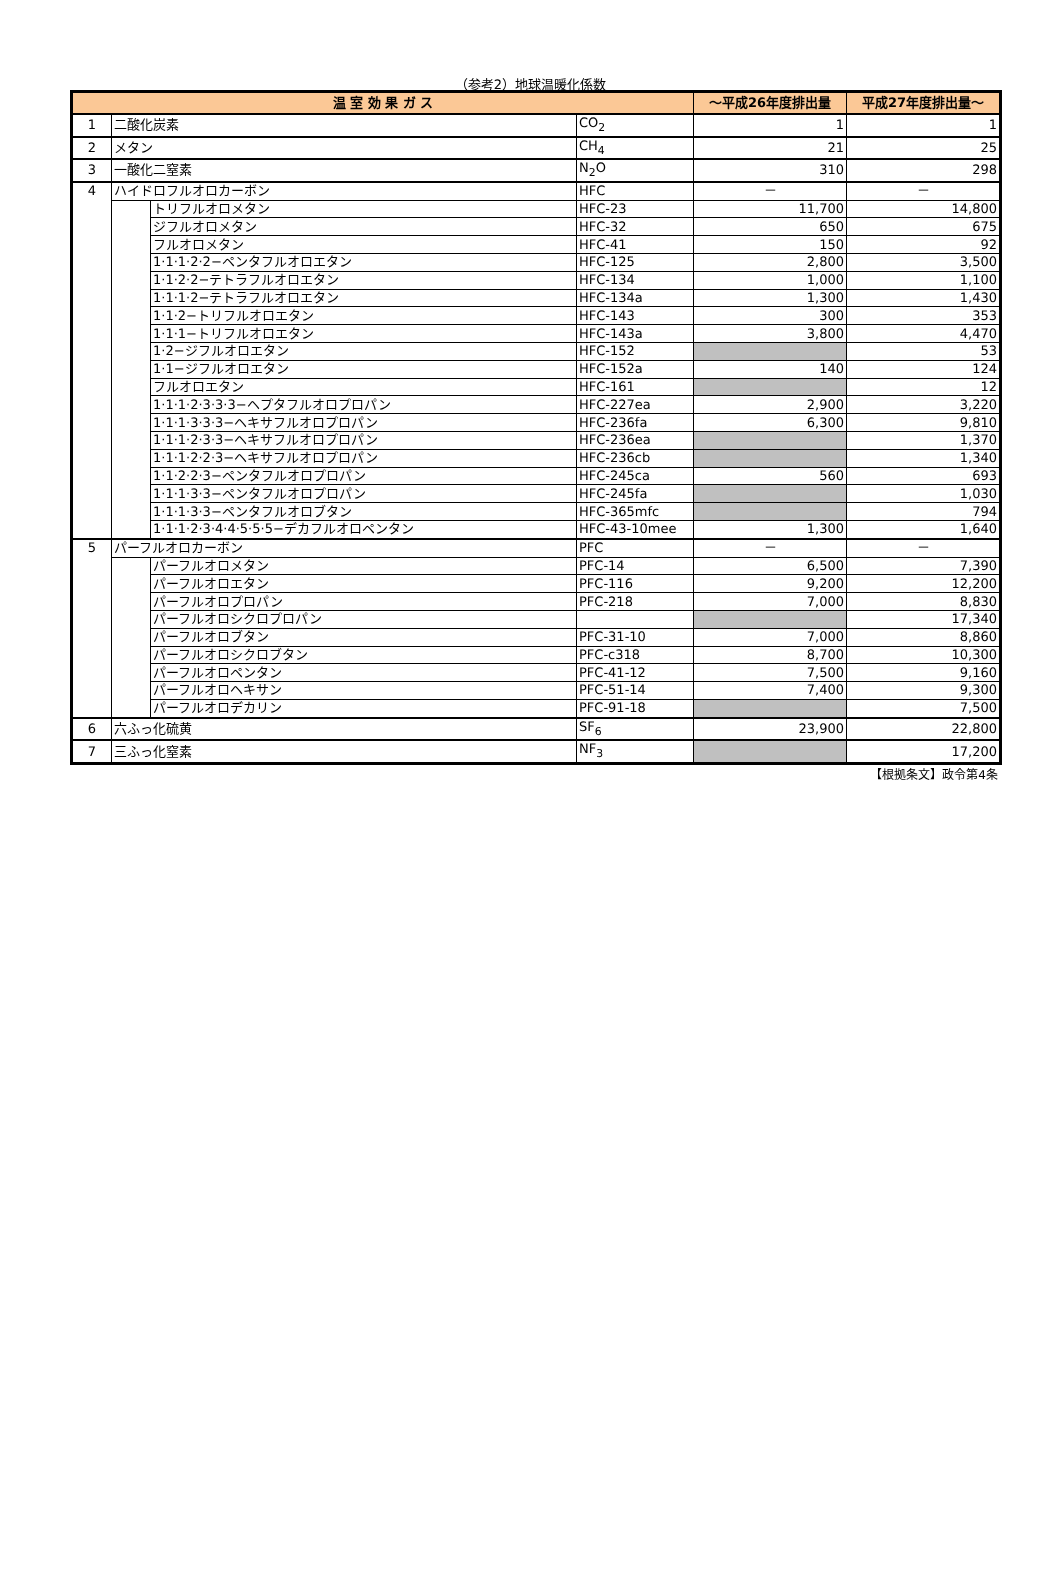（参考2）地球温暖化係数
| 温 室 効 果 ガ ス | | | | ～平成26年度排出量 | 平成27年度排出量～ |
| --- | --- | --- | --- | --- | --- |
| 1 | 二酸化炭素 | | CO<sub>2</sub> | 1 | 1 |
| 2 | メタン | | CH<sub>4</sub> | 21 | 25 |
| 3 | 一酸化二窒素 | | N<sub>2</sub>O | 310 | 298 |
| 4 | ハイドロフルオロカーボン | | HFC | － | － |
| | | トリフルオロメタン | HFC-23 | 11,700 | 14,800 |
| | | ジフルオロメタン | HFC-32 | 650 | 675 |
| | | フルオロメタン | HFC-41 | 150 | 92 |
| | | 1·1·1·2·2−ペンタフルオロエタン | HFC-125 | 2,800 | 3,500 |
| | | 1·1·2·2−テトラフルオロエタン | HFC-134 | 1,000 | 1,100 |
| | | 1·1·1·2−テトラフルオロエタン | HFC-134a | 1,300 | 1,430 |
| | | 1·1·2−トリフルオロエタン | HFC-143 | 300 | 353 |
| | | 1·1·1−トリフルオロエタン | HFC-143a | 3,800 | 4,470 |
| | | 1·2−ジフルオロエタン | HFC-152 | | 53 |
| | | 1·1−ジフルオロエタン | HFC-152a | 140 | 124 |
| | | フルオロエタン | HFC-161 | | 12 |
| | | 1·1·1·2·3·3·3−ヘプタフルオロプロパン | HFC-227ea | 2,900 | 3,220 |
| | | 1·1·1·3·3·3−ヘキサフルオロプロパン | HFC-236fa | 6,300 | 9,810 |
| | | 1·1·1·2·3·3−ヘキサフルオロプロパン | HFC-236ea | | 1,370 |
| | | 1·1·1·2·2·3−ヘキサフルオロプロパン | HFC-236cb | | 1,340 |
| | | 1·1·2·2·3−ペンタフルオロプロパン | HFC-245ca | 560 | 693 |
| | | 1·1·1·3·3−ペンタフルオロプロパン | HFC-245fa | | 1,030 |
| | | 1·1·1·3·3−ペンタフルオロブタン | HFC-365mfc | | 794 |
| | | 1·1·1·2·3·4·4·5·5·5−デカフルオロペンタン | HFC-43-10mee | 1,300 | 1,640 |
| 5 | パーフルオロカーボン | | PFC | － | － |
| | | パーフルオロメタン | PFC-14 | 6,500 | 7,390 |
| | | パーフルオロエタン | PFC-116 | 9,200 | 12,200 |
| | | パーフルオロプロパン | PFC-218 | 7,000 | 8,830 |
| | | パーフルオロシクロプロパン | | | 17,340 |
| | | パーフルオロブタン | PFC-31-10 | 7,000 | 8,860 |
| | | パーフルオロシクロブタン | PFC-c318 | 8,700 | 10,300 |
| | | パーフルオロペンタン | PFC-41-12 | 7,500 | 9,160 |
| | | パーフルオロヘキサン | PFC-51-14 | 7,400 | 9,300 |
| | | パーフルオロデカリン | PFC-91-18 | | 7,500 |
| 6 | 六ふっ化硫黄 | | SF<sub>6</sub> | 23,900 | 22,800 |
| 7 | 三ふっ化窒素 | | NF<sub>3</sub> | | 17,200 |
【根拠条文】政令第4条